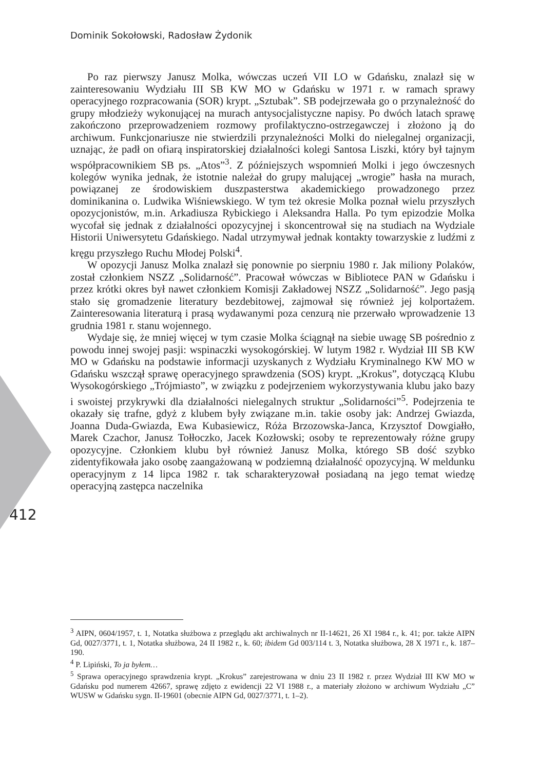Dominik Sokołowski, Radosław Żydonik
Po raz pierwszy Janusz Molka, wówczas uczeń VII LO w Gdańsku, znalazł się w zainteresowaniu Wydziału III SB KW MO w Gdańsku w 1971 r. w ramach sprawy operacyjnego rozpracowania (SOR) krypt. „Sztubak”. SB podejrzewała go o przynależność do grupy młodzieży wykonującej na murach antysocjalistyczne napisy. Po dwóch latach sprawę zakończono przeprowadzeniem rozmowy profilaktyczno-ostrzegawczej i złożono ją do archiwum. Funkcjonariusze nie stwierdzili przynależności Molki do nielegalnej organizacji, uznając, że padł on ofiarą inspiratorskiej działalności kolegi Santosa Liszki, który był tajnym współpracownikiem SB ps. „Atos”<sup>3</sup>. Z późniejszych wspomnień Molki i jego ówczesnych kolegów wynika jednak, że istotnie należał do grupy malującej „wrogie” hasła na murach, powiązanej ze środowiskiem duszpasterstwa akademickiego prowadzonego przez dominikanina o. Ludwika Wiśniewskiego. W tym też okresie Molka poznał wielu przyszłych opozycjonistów, m.in. Arkadiusza Rybickiego i Aleksandra Halla. Po tym epizodzie Molka wycofał się jednak z działalności opozycyjnej i skoncentrował się na studiach na Wydziale Historii Uniwersytetu Gdańskiego. Nadal utrzymywał jednak kontakty towarzyskie z ludźmi z kręgu przyszłego Ruchu Młodej Polski<sup>4</sup>.
W opozycji Janusz Molka znalazł się ponownie po sierpniu 1980 r. Jak miliony Polaków, został członkiem NSZZ „Solidarność”. Pracował wówczas w Bibliotece PAN w Gdańsku i przez krótki okres był nawet członkiem Komisji Zakładowej NSZZ „Solidarność”. Jego pasją stało się gromadzenie literatury bezdebitowej, zajmował się również jej kolportażem. Zainteresowania literaturą i prasą wydawanymi poza cenzurą nie przerwało wprowadzenie 13 grudnia 1981 r. stanu wojennego.
Wydaje się, że mniej więcej w tym czasie Molka ściągnął na siebie uwagę SB pośrednio z powodu innej swojej pasji: wspinaczki wysokogórskiej. W lutym 1982 r. Wydział III SB KW MO w Gdańsku na podstawie informacji uzyskanych z Wydziału Kryminalnego KW MO w Gdańsku wszczął sprawę operacyjnego sprawdzenia (SOS) krypt. „Krokus”, dotyczącą Klubu Wysokogórskiego „Trójmiasto”, w związku z podejrzeniem wykorzystywania klubu jako bazy i swoistej przykrywki dla działalności nielegalnych struktur „Solidarności”<sup>5</sup>. Podejrzenia te okazały się trafne, gdyż z klubem były związane m.in. takie osoby jak: Andrzej Gwiazda, Joanna Duda-Gwiazda, Ewa Kubasiewicz, Róża Brzozowska-Janca, Krzysztof Dowgiałło, Marek Czachor, Janusz Tołłoczko, Jacek Kozłowski; osoby te reprezentowały różne grupy opozycyjne. Członkiem klubu był również Janusz Molka, którego SB dość szybko zidentyfikowała jako osobę zaangażowaną w podziemną działalność opozycyjną. W meldunku operacyjnym z 14 lipca 1982 r. tak scharakteryzował posiadaną na jego temat wiedzę operacyjną zastępca naczelnika
412
<sup>3</sup> AIPN, 0604/1957, t. 1, Notatka służbowa z przeglądu akt archiwalnych nr II-14621, 26 XI 1984 r., k. 41; por. także AIPN Gd, 0027/3771, t. 1, Notatka służbowa, 24 II 1982 r., k. 60; ibidem Gd 003/114 t. 3, Notatka służbowa, 28 X 1971 r., k. 187–190.
<sup>4</sup> P. Lipiński, To ja byłem…
<sup>5</sup> Sprawa operacyjnego sprawdzenia krypt. „Krokus” zarejestrowana w dniu 23 II 1982 r. przez Wydział III KW MO w Gdańsku pod numerem 42667, sprawę zdjęto z ewidencji 22 VI 1988 r., a materiały złożono w archiwum Wydziału „C” WUSW w Gdańsku sygn. II-19601 (obecnie AIPN Gd, 0027/3771, t. 1–2).